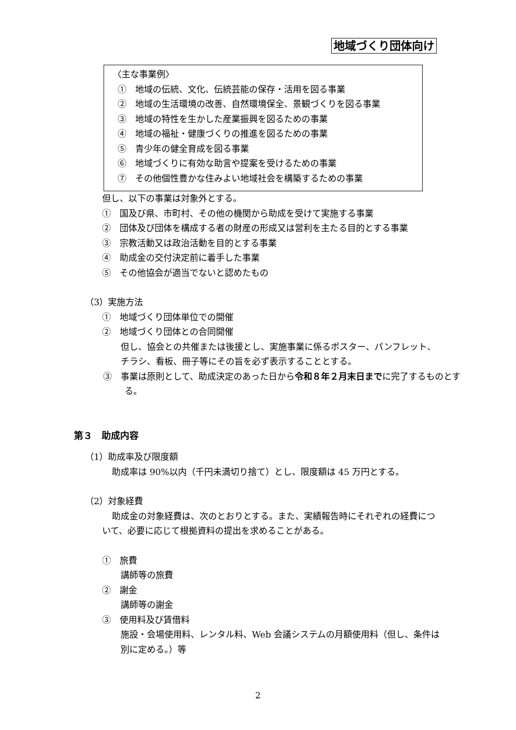地域づくり団体向け
〈主な事業例〉
①　地域の伝統、文化、伝統芸能の保存・活用を図る事業
②　地域の生活環境の改善、自然環境保全、景観づくりを図る事業
③　地域の特性を生かした産業振興を図るための事業
④　地域の福祉・健康づくりの推進を図るための事業
⑤　青少年の健全育成を図る事業
⑥　地域づくりに有効な助言や提案を受けるための事業
⑦　その他個性豊かな住みよい地域社会を構築するための事業
但し、以下の事業は対象外とする。
①　国及び県、市町村、その他の機関から助成を受けて実施する事業
②　団体及び団体を構成する者の財産の形成又は営利を主たる目的とする事業
③　宗教活動又は政治活動を目的とする事業
④　助成金の交付決定前に着手した事業
⑤　その他協会が適当でないと認めたもの
（3）実施方法
①　地域づくり団体単位での開催
②　地域づくり団体との合同開催
但し、協会との共催または後援とし、実施事業に係るポスター、パンフレット、チラシ、看板、冊子等にその旨を必ず表示することとする。
③　事業は原則として、助成決定のあった日から令和８年２月末日までに完了するものとする。
第３　助成内容
（1）助成率及び限度額
助成率は 90%以内（千円未満切り捨て）とし、限度額は 45 万円とする。
（2）対象経費
助成金の対象経費は、次のとおりとする。また、実績報告時にそれぞれの経費について、必要に応じて根拠資料の提出を求めることがある。
①　旅費
講師等の旅費
②　謝金
講師等の謝金
③　使用料及び賃借料
施設・会場使用料、レンタル料、Web 会議システムの月額使用料（但し、条件は別に定める。）等
2